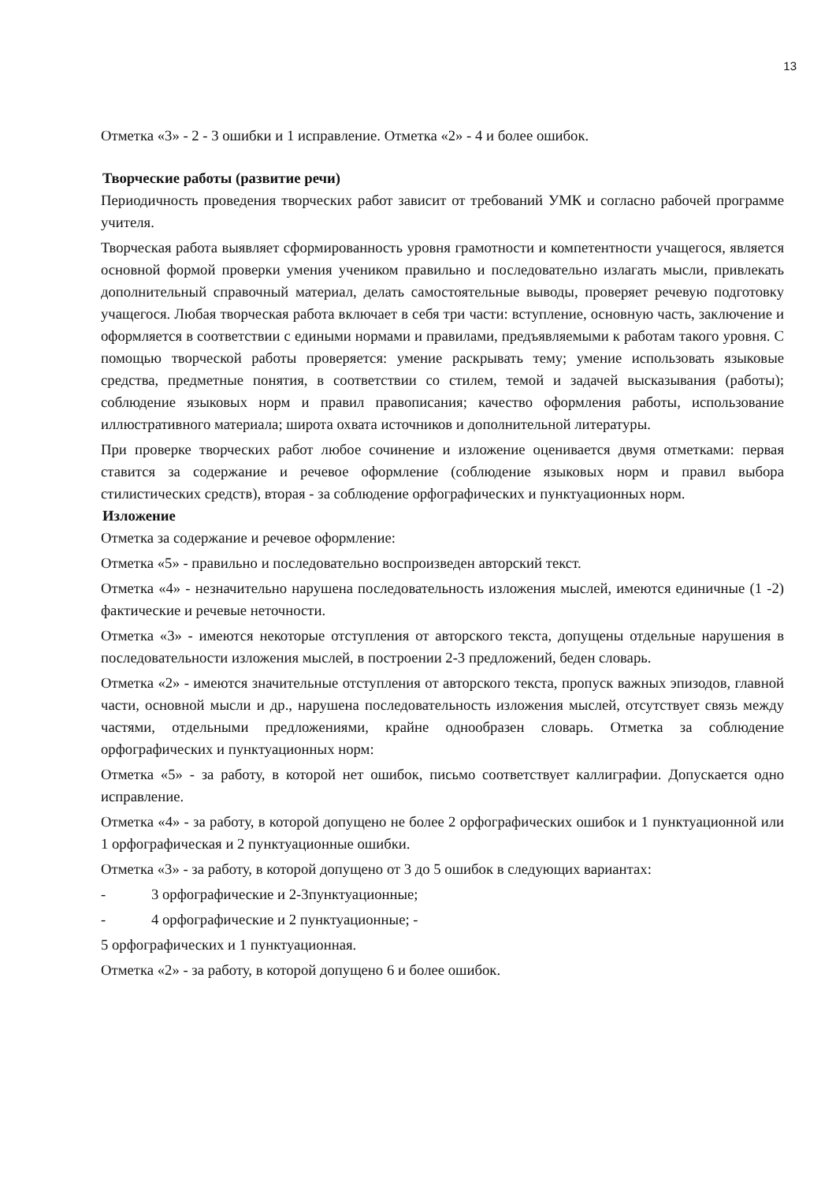13
Отметка «3» - 2 - 3 ошибки и 1 исправление. Отметка «2» - 4 и более ошибок.
Творческие работы (развитие речи)
Периодичность проведения творческих работ зависит от требований УМК и согласно рабочей программе учителя.
Творческая работа выявляет сформированность уровня грамотности и компетентности учащегося, является основной формой проверки умения учеником правильно и последовательно излагать мысли, привлекать дополнительный справочный материал, делать самостоятельные выводы, проверяет речевую подготовку учащегося. Любая творческая работа включает в себя три части: вступление, основную часть, заключение и оформляется в соответствии с едиными нормами и правилами, предъявляемыми к работам такого уровня. С помощью творческой работы проверяется: умение раскрывать тему; умение использовать языковые средства, предметные понятия, в соответствии со стилем, темой и задачей высказывания (работы); соблюдение языковых норм и правил правописания; качество оформления работы, использование иллюстративного материала; широта охвата источников и дополнительной литературы.
При проверке творческих работ любое сочинение и изложение оценивается двумя отметками: первая ставится за содержание и речевое оформление (соблюдение языковых норм и правил выбора стилистических средств), вторая - за соблюдение орфографических и пунктуационных норм.
Изложение
Отметка за содержание и речевое оформление:
Отметка «5» - правильно и последовательно воспроизведен авторский текст.
Отметка «4» - незначительно нарушена последовательность изложения мыслей, имеются единичные (1 -2) фактические и речевые неточности.
Отметка «3» - имеются некоторые отступления от авторского текста, допущены отдельные нарушения в последовательности изложения мыслей, в построении 2-3 предложений, беден словарь.
Отметка «2» - имеются значительные отступления от авторского текста, пропуск важных эпизодов, главной части, основной мысли и др., нарушена последовательность изложения мыслей, отсутствует связь между частями, отдельными предложениями, крайне однообразен словарь. Отметка за соблюдение орфографических и пунктуационных норм:
Отметка «5» - за работу, в которой нет ошибок, письмо соответствует каллиграфии. Допускается одно исправление.
Отметка «4» - за работу, в которой допущено не более 2 орфографических ошибок и 1 пунктуационной или 1 орфографическая и 2 пунктуационные ошибки.
Отметка «3» - за работу, в которой допущено от 3 до 5 ошибок в следующих вариантах:
- 3 орфографические и 2-3пунктуационные;
- 4 орфографические и 2 пунктуационные; -
5 орфографических и 1 пунктуационная.
Отметка «2» - за работу, в которой допущено 6 и более ошибок.